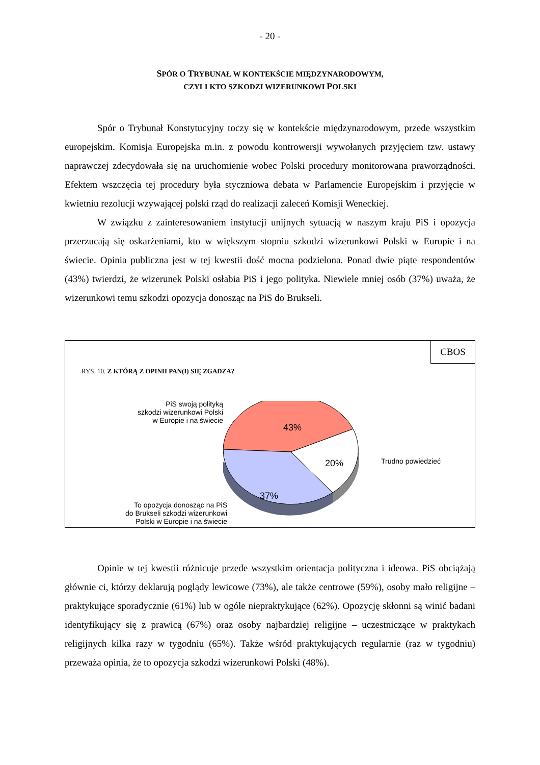- 20 -
SPÓR O TRYBUNAŁ W KONTEKŚCIE MIĘDZYNARODOWYM,
CZYLI KTO SZKODZI WIZERUNKOWI POLSKI
Spór o Trybunał Konstytucyjny toczy się w kontekście międzynarodowym, przede wszystkim europejskim. Komisja Europejska m.in. z powodu kontrowersji wywołanych przyjęciem tzw. ustawy naprawczej zdecydowała się na uruchomienie wobec Polski procedury monitorowana praworządności. Efektem wszczęcia tej procedury była styczniowa debata w Parlamencie Europejskim i przyjęcie w kwietniu rezolucji wzywającej polski rząd do realizacji zaleceń Komisji Weneckiej.
W związku z zainteresowaniem instytucji unijnych sytuacją w naszym kraju PiS i opozycja przerzucają się oskarżeniami, kto w większym stopniu szkodzi wizerunkowi Polski w Europie i na świecie. Opinia publiczna jest w tej kwestii dość mocna podzielona. Ponad dwie piąte respondentów (43%) twierdzi, że wizerunek Polski osłabia PiS i jego polityka. Niewiele mniej osób (37%) uważa, że wizerunkowi temu szkodzi opozycja donosząc na PiS do Brukseli.
CBOS
RYS. 10. Z KTÓRĄ Z OPINII PAN(I) SIĘ ZGADZA?
PiS swoją polityką
szkodzi wizerunkowi Polski
w Europie i na świecie
To opozycja donosząc na PiS
do Brukseli szkodzi wizerunkowi
Polski w Europie i na świecie
43%
20%
37%
Trudno powiedzieć
Opinie w tej kwestii różnicuje przede wszystkim orientacja polityczna i ideowa. PiS obciążają głównie ci, którzy deklarują poglądy lewicowe (73%), ale także centrowe (59%), osoby mało religijne – praktykujące sporadycznie (61%) lub w ogóle niepraktykujące (62%). Opozycję skłonni są winić badani identyfikujący się z prawicą (67%) oraz osoby najbardziej religijne – uczestniczące w praktykach religijnych kilka razy w tygodniu (65%). Także wśród praktykujących regularnie (raz w tygodniu) przeważa opinia, że to opozycja szkodzi wizerunkowi Polski (48%).